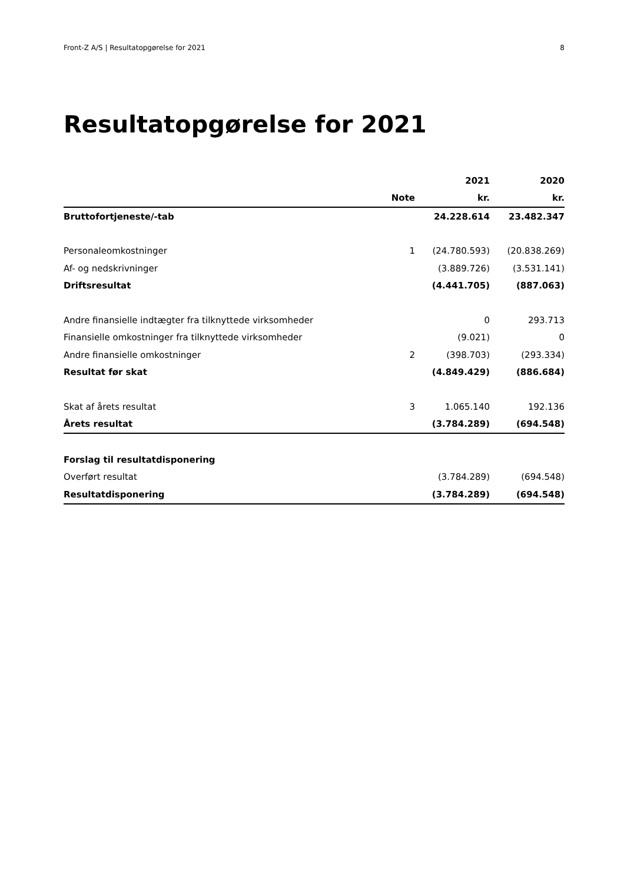Front-Z A/S | Resultatopgørelse for 2021 8
Resultatopgørelse for 2021
| | | 2021 | 2020 |
| --- | --- | --- | --- |
| | Note | kr. | kr. |
| Bruttofortjeneste/-tab | | 24.228.614 | 23.482.347 |
| Personaleomkostninger | 1 | (24.780.593) | (20.838.269) |
| Af- og nedskrivninger | | (3.889.726) | (3.531.141) |
| Driftsresultat | | (4.441.705) | (887.063) |
| Andre finansielle indtægter fra tilknyttede virksomheder | | 0 | 293.713 |
| Finansielle omkostninger fra tilknyttede virksomheder | | (9.021) | 0 |
| Andre finansielle omkostninger | 2 | (398.703) | (293.334) |
| Resultat før skat | | (4.849.429) | (886.684) |
| Skat af årets resultat | 3 | 1.065.140 | 192.136 |
| Årets resultat | | (3.784.289) | (694.548) |
| Forslag til resultatdisponering | | | |
| Overført resultat | | (3.784.289) | (694.548) |
| Resultatdisponering | | (3.784.289) | (694.548) |